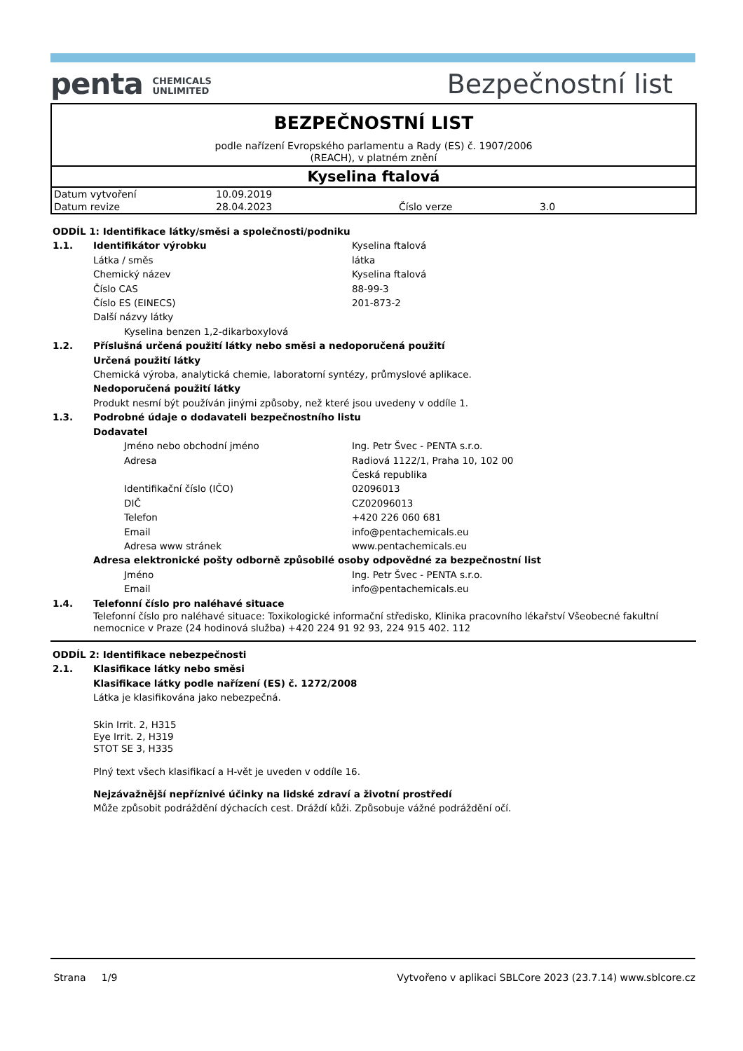penta CHEMICALS
UNLIMITED
Bezpečnostní list
BEZPEČNOSTNÍ LIST
podle nařízení Evropského parlamentu a Rady (ES) č. 1907/2006
(REACH), v platném znění
Kyselina ftalová
| Datum vytvoření | 10.09.2019 | | |
| Datum revize | 28.04.2023 | Číslo verze | 3.0 |
ODDÍL 1: Identifikace látky/směsi a společnosti/podniku
1.1. Identifikátor výrobku Kyselina ftalová
Látka / směs látka
Chemický název Kyselina ftalová
Číslo CAS 88-99-3
Číslo ES (EINECS) 201-873-2
Další názvy látky
Kyselina benzen 1,2-dikarboxylová
1.2. Příslušná určená použití látky nebo směsi a nedoporučená použití
Určená použití látky
Chemická výroba, analytická chemie, laboratorní syntézy, průmyslové aplikace.
Nedoporučená použití látky
Produkt nesmí být používán jinými způsoby, než které jsou uvedeny v oddíle 1.
1.3. Podrobné údaje o dodavateli bezpečnostního listu
Dodavatel
Jméno nebo obchodní jméno Ing. Petr Švec - PENTA s.r.o.
Adresa Radiová 1122/1, Praha 10, 102 00
Česká republika
Identifikační číslo (IČO) 02096013
DIČ CZ02096013
Telefon +420 226 060 681
Email info@pentachemicals.eu
Adresa www stránek www.pentachemicals.eu
Adresa elektronické pošty odborně způsobilé osoby odpovědné za bezpečnostní list
Jméno Ing. Petr Švec - PENTA s.r.o.
Email info@pentachemicals.eu
1.4. Telefonní číslo pro naléhavé situace
Telefonní číslo pro naléhavé situace: Toxikologické informační středisko, Klinika pracovního lékařství Všeobecné fakultní nemocnice v Praze (24 hodinová služba) +420 224 91 92 93, 224 915 402. 112
ODDÍL 2: Identifikace nebezpečnosti
2.1. Klasifikace látky nebo směsi
Klasifikace látky podle nařízení (ES) č. 1272/2008
Látka je klasifikována jako nebezpečná.
Skin Irrit. 2, H315
Eye Irrit. 2, H319
STOT SE 3, H335
Plný text všech klasifikací a H-vět je uveden v oddíle 16.
Nejzávažnější nepříznivé účinky na lidské zdraví a životní prostředí
Může způsobit podráždění dýchacích cest. Dráždí kůži. Způsobuje vážné podráždění očí.
Strana 1/9 Vytvořeno v aplikaci SBLCore 2023 (23.7.14) www.sblcore.cz